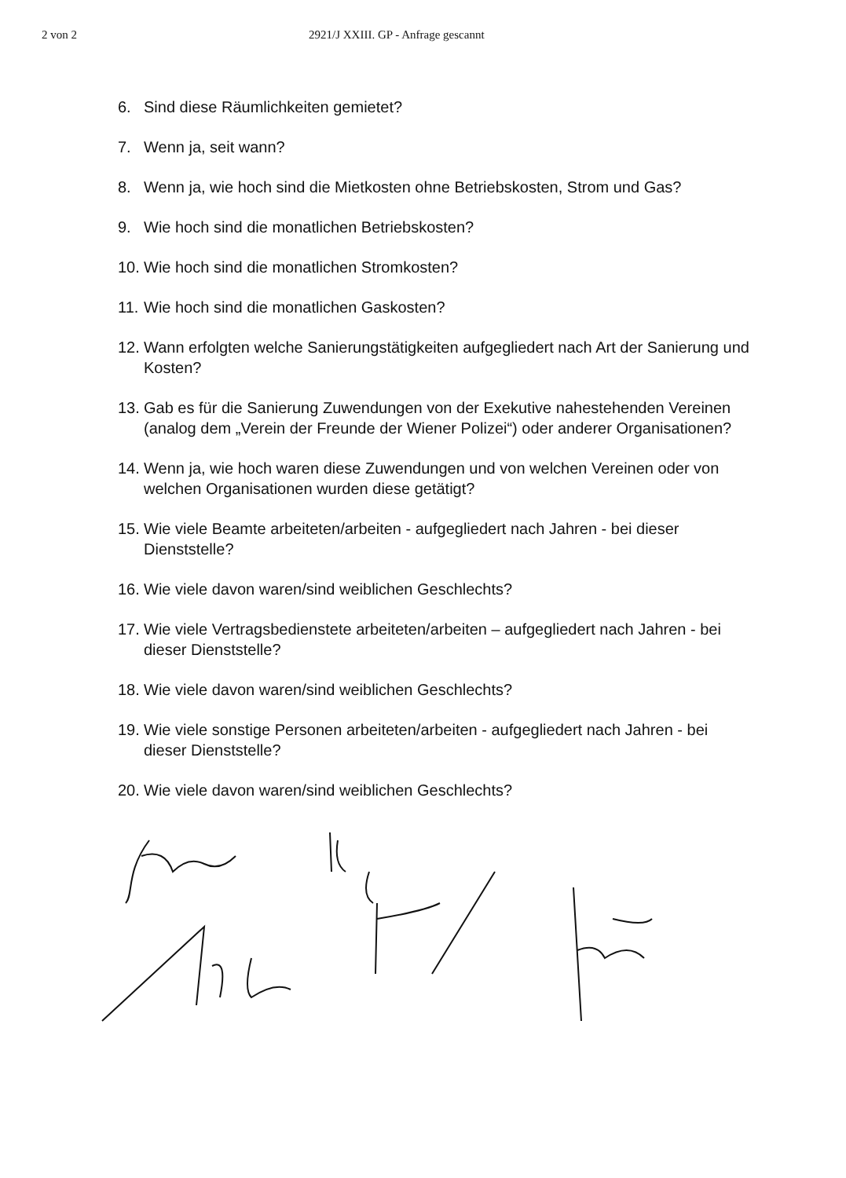2 von 2 2921/J XXIII. GP - Anfrage gescannt
6. Sind diese Räumlichkeiten gemietet?
7. Wenn ja, seit wann?
8. Wenn ja, wie hoch sind die Mietkosten ohne Betriebskosten, Strom und Gas?
9. Wie hoch sind die monatlichen Betriebskosten?
10. Wie hoch sind die monatlichen Stromkosten?
11. Wie hoch sind die monatlichen Gaskosten?
12. Wann erfolgten welche Sanierungstätigkeiten aufgegliedert nach Art der Sanierung und Kosten?
13. Gab es für die Sanierung Zuwendungen von der Exekutive nahestehenden Vereinen (analog dem „Verein der Freunde der Wiener Polizei“) oder anderer Organisationen?
14. Wenn ja, wie hoch waren diese Zuwendungen und von welchen Vereinen oder von welchen Organisationen wurden diese getätigt?
15. Wie viele Beamte arbeiteten/arbeiten - aufgegliedert nach Jahren - bei dieser Dienststelle?
16. Wie viele davon waren/sind weiblichen Geschlechts?
17. Wie viele Vertragsbedienstete arbeiteten/arbeiten – aufgegliedert nach Jahren - bei dieser Dienststelle?
18. Wie viele davon waren/sind weiblichen Geschlechts?
19. Wie viele sonstige Personen arbeiteten/arbeiten - aufgegliedert nach Jahren - bei dieser Dienststelle?
20. Wie viele davon waren/sind weiblichen Geschlechts?